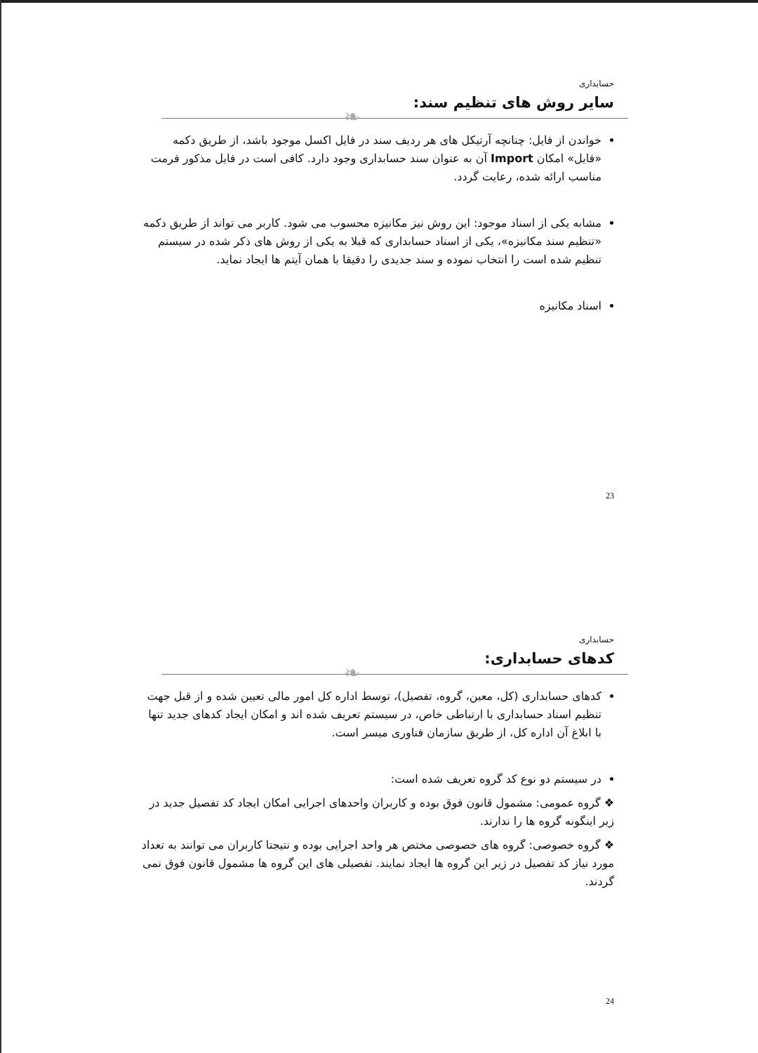حسابداری
سایر روش های تنظیم سند:
❧
خواندن از فایل: چنانچه آرتیکل های هر ردیف سند در فایل اکسل موجود باشد، از طریق دکمه «فایل» امکان Import آن به عنوان سند حسابداری وجود دارد. کافی است در فایل مذکور فرمت مناسب ارائه شده، رعایت گردد.
مشابه یکی از اسناد موجود: این روش نیز مکانیزه محسوب می شود. کاربر می تواند از طریق دکمه «تنظیم سند مکانیزه»، یکی از اسناد حسابداری که قبلا به یکی از روش های ذکر شده در سیستم تنظیم شده است را انتخاب نموده و سند جدیدی را دقیقا با همان آیتم ها ایجاد نماید.
اسناد مکانیزه
23
حسابداری
کدهای حسابداری:
❧
کدهای حسابداری (کل، معین، گروه، تفصیل)، توسط اداره کل امور مالی تعیین شده و از قبل جهت تنظیم اسناد حسابداری با ارتباطی خاص، در سیستم تعریف شده اند و امکان ایجاد کدهای جدید تنها با ابلاغ آن اداره کل، از طریق سازمان فناوری میسر است.
در سیستم دو نوع کد گروه تعریف شده است:
❖ گروه عمومی: مشمول قانون فوق بوده و کاربران واحدهای اجرایی امکان ایجاد کد تفصیل جدید در زیر اینگونه گروه ها را ندارند.
❖ گروه خصوصی: گروه های خصوصی مختص هر واحد اجرایی بوده و نتیجتا کاربران می توانند به تعداد مورد نیاز کد تفصیل در زیر این گروه ها ایجاد نمایند. تفصیلی های این گروه ها مشمول قانون فوق نمی گردند.
24